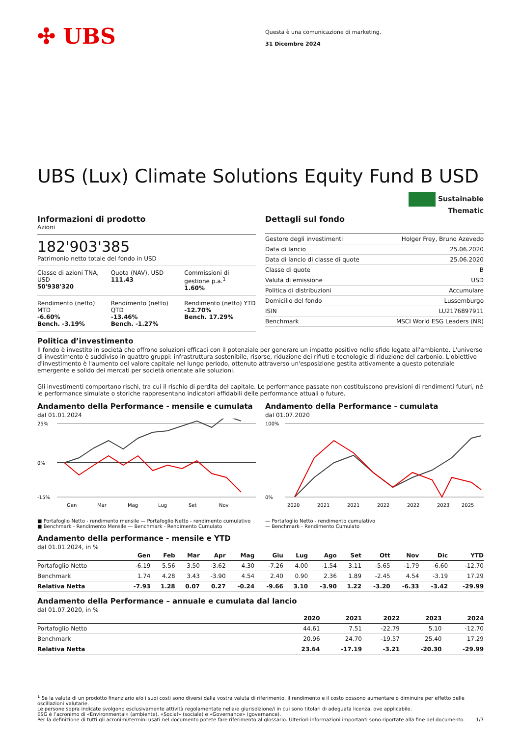✣ UBS
Questa è una comunicazione di marketing.
31 Dicembre 2024
UBS (Lux) Climate Solutions Equity Fund B USD
Sustainable
Thematic
Informazioni di prodotto
Azioni
182'903'385
Patrimonio netto totale del fondo in USD
Classe di azioni TNA, USD
50'938'320
Quota (NAV), USD
111.43
Commissioni di gestione p.a.<sup>1</sup>
1.60%
Rendimento (netto) MTD
-6.60%
Bench. -3.19%
Rendimento (netto) QTD
-13.46%
Bench. -1.27%
Rendimento (netto) YTD
-12.70%
Bench. 17.29%
Dettagli sul fondo
| Gestore degli investimenti | Holger Frey, Bruno Azevedo |
| Data di lancio | 25.06.2020 |
| Data di lancio di classe di quote | 25.06.2020 |
| Classe di quote | B |
| Valuta di emissione | USD |
| Politica di distribuzioni | Accumulare |
| Domicilio del fondo | Lussemburgo |
| ISIN | LU2176897911 |
| Benchmark | MSCI World ESG Leaders (NR) |
Politica d’investimento
Il fondo è investito in società che offrono soluzioni efficaci con il potenziale per generare un impatto positivo nelle sfide legate all'ambiente. L'universo di investimento è suddiviso in quattro gruppi: infrastruttura sostenibile, risorse, riduzione dei rifiuti e tecnologie di riduzione del carbonio. L'obiettivo d'investimento è l'aumento del valore capitale nel lungo periodo, ottenuto attraverso un'esposizione gestita attivamente a questo potenziale emergente e solido dei mercati per società orientate alle soluzioni.
Gli investimenti comportano rischi, tra cui il rischio di perdita del capitale. Le performance passate non costituiscono previsioni di rendimenti futuri, né le performance simulate o storiche rappresentano indicatori affidabili delle performance attuali o future.
Andamento della Performance - mensile e cumulata
dal 01.01.2024
25%
0%
-15%
Gen
Mar
Mag
Lug
Set
Nov
■ Portafoglio Netto - rendimento mensile — Portafoglio Netto - rendimento cumulativo
■ Benchmark - Rendimento Mensile — Benchmark - Rendimento Cumulato
Andamento della Performance - cumulata
dal 01.07.2020
100%
0%
2020
2021
2021
2022
2022
2023
2025
— Portafoglio Netto - rendimento cumulativo
— Benchmark - Rendimento Cumulato
Andamento della performance - mensile e YTD
dal 01.01.2024, in %
| | Gen | Feb | Mar | Apr | Mag | Giu | Lug | Ago | Set | Ott | Nov | Dic | YTD |
| --- | --- | --- | --- | --- | --- | --- | --- | --- | --- | --- | --- | --- | --- |
| Portafoglio Netto | -6.19 | 5.56 | 3.50 | -3.62 | 4.30 | -7.26 | 4.00 | -1.54 | 3.11 | -5.65 | -1.79 | -6.60 | -12.70 |
| Benchmark | 1.74 | 4.28 | 3.43 | -3.90 | 4.54 | 2.40 | 0.90 | 2.36 | 1.89 | -2.45 | 4.54 | -3.19 | 17.29 |
| Relativa Netta | -7.93 | 1.28 | 0.07 | 0.27 | -0.24 | -9.66 | 3.10 | -3.90 | 1.22 | -3.20 | -6.33 | -3.42 | -29.99 |
Andamento della Performance – annuale e cumulata dal lancio
dal 01.07.2020, in %
| | 2020 | 2021 | 2022 | 2023 | 2024 |
| --- | --- | --- | --- | --- | --- |
| Portafoglio Netto | 44.61 | 7.51 | -22.79 | 5.10 | -12.70 |
| Benchmark | 20.96 | 24.70 | -19.57 | 25.40 | 17.29 |
| Relativa Netta | 23.64 | -17.19 | -3.21 | -20.30 | -29.99 |
<sup>1</sup> Se la valuta di un prodotto finanziario e/o i suoi costi sono diversi dalla vostra valuta di riferimento, il rendimento e il costo possono aumentare o diminuire per effetto delle oscillazioni valutarie.
Le persone sopra indicate svolgono esclusivamente attività regolamentate nella/e giurisdizione/i in cui sono titolari di adeguata licenza, ove applicabile.
ESG è l’acronimo di «Environmental» (ambiente), «Social» (sociale) e «Governance» (governance).
Per la definizione di tutti gli acronimi/termini usati nel documento potete fare riferimento al glossario. Ulteriori informazioni importanti sono riportate alla fine del documento. 1/7